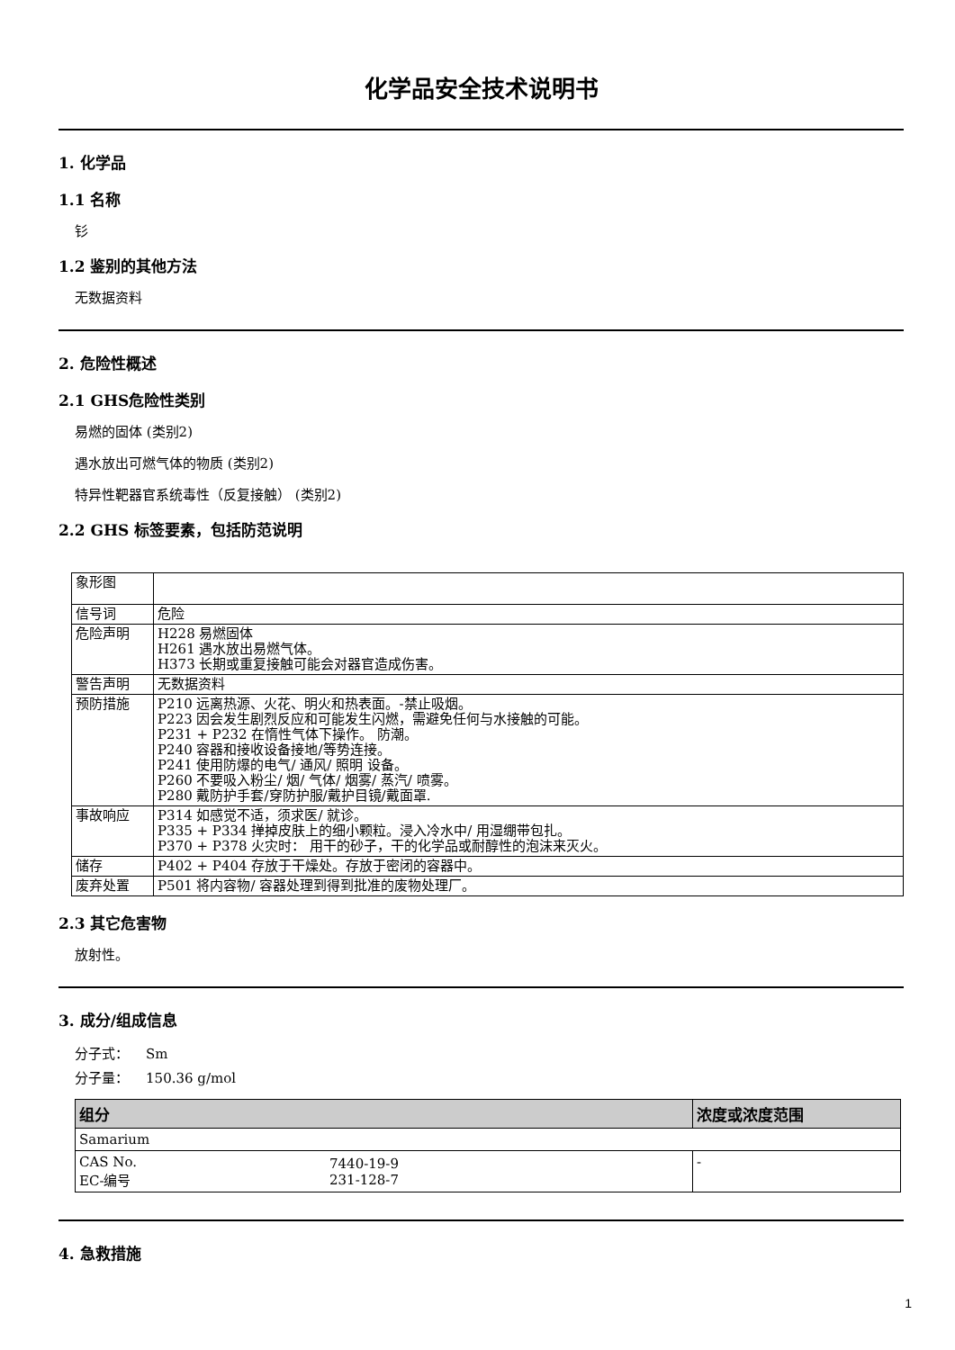化学品安全技术说明书
1. 化学品
1.1 名称
钐
1.2 鉴别的其他方法
无数据资料
2. 危险性概述
2.1 GHS危险性类别
易燃的固体 (类别2)
遇水放出可燃气体的物质 (类别2)
特异性靶器官系统毒性（反复接触） (类别2)
2.2 GHS 标签要素，包括防范说明
| 象形图 | |
| 信号词 | 危险 |
| 危险声明 | H228 易燃固体 H261 遇水放出易燃气体。 H373 长期或重复接触可能会对器官造成伤害。 |
| 警告声明 | 无数据资料 |
| 预防措施 | P210 远离热源、火花、明火和热表面。-禁止吸烟。 P223 因会发生剧烈反应和可能发生闪燃，需避免任何与水接触的可能。 P231 + P232 在惰性气体下操作。 防潮。 P240 容器和接收设备接地/等势连接。 P241 使用防爆的电气/ 通风/ 照明 设备。 P260 不要吸入粉尘/ 烟/ 气体/ 烟雾/ 蒸汽/ 喷雾。 P280 戴防护手套/穿防护服/戴护目镜/戴面罩. |
| 事故响应 | P314 如感觉不适，须求医/ 就诊。 P335 + P334 掸掉皮肤上的细小颗粒。浸入冷水中/ 用湿绷带包扎。 P370 + P378 火灾时： 用干的砂子，干的化学品或耐醇性的泡沫来灭火。 |
| 储存 | P402 + P404 存放于干燥处。存放于密闭的容器中。 |
| 废弃处置 | P501 将内容物/ 容器处理到得到批准的废物处理厂。 |
2.3 其它危害物
放射性。
3. 成分/组成信息
分子式： Sm
分子量： 150.36 g/mol
| 组分 | | 浓度或浓度范围 |
| --- | --- | --- |
| Samarium | | |
| CAS No. EC-编号 | 7440-19-9 231-128-7 | - |
4. 急救措施
1